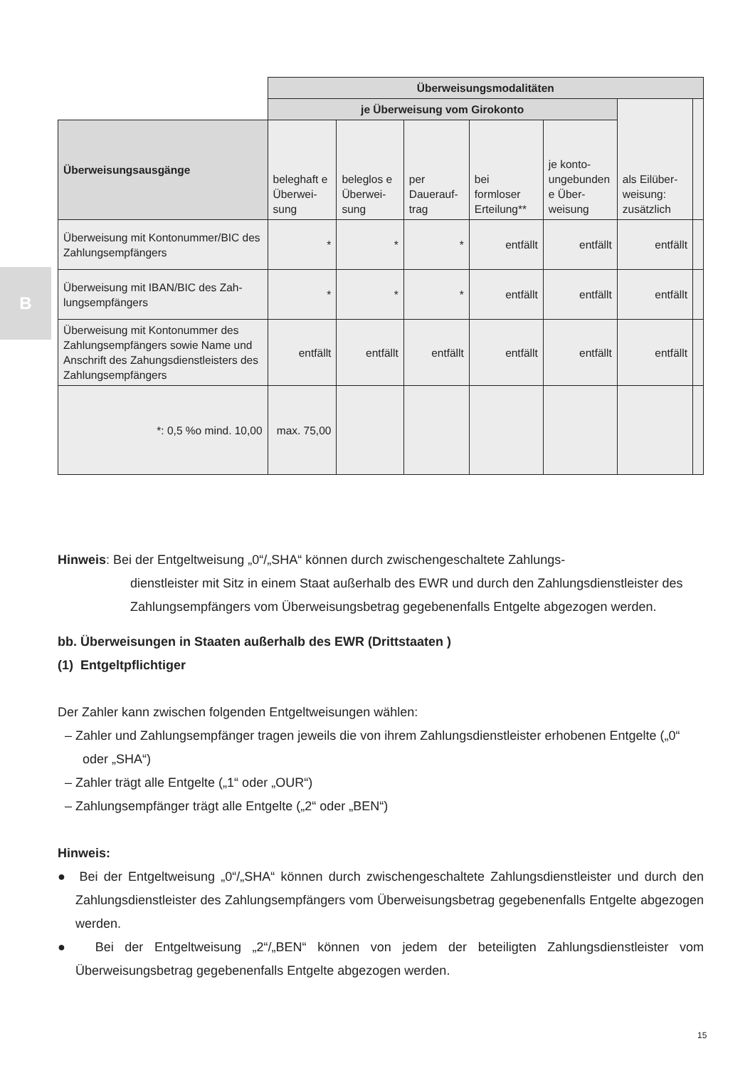B
| | Überweisungsmodalitäten | | | | | | |
| | je Überweisung vom Girokonto | | | | | als Eilüber­weisung: zusätzlich | |
| Überweisungs­ausgänge | beleghaft e Überwei­sung | beleglos e Überwei­sung | per Dauerauf­trag | bei formloser Erteilung** | je konto­unge­bunden e Über­weisung | | |
| Überweisung mit Kon­tonummer/BIC des Zahlungsempfängers | * | * | * | entfällt | entfällt | entfällt | |
| Überweisung mit IBAN/BIC des Zah­lungsempfängers | * | * | * | entfällt | entfällt | entfällt | |
| Überweisung mit Kontonummer des Zahlungsempfängers sowie Name und An­schrift des Zahungs­dienstleisters des Zahlungsempfängers | entfällt | entfällt | entfällt | entfällt | entfällt | entfällt | |
| *: 0,5 %o mind. 10,00 | max. 75,00 | | | | | | |
Hinweis: Bei der Entgeltweisung „0“/„SHA“ können durch zwischengeschaltete Zahlungs-
dienstleister mit Sitz in einem Staat außerhalb des EWR und durch den Zahlungs­dienstleister des Zahlungsempfängers vom Überweisungsbetrag gegebenenfalls Entgelte abgezogen werden.
bb. Überweisungen in Staaten außerhalb des EWR (Drittstaaten )
(1) Entgeltpflichtiger
Der Zahler kann zwischen folgenden Entgeltweisungen wählen:
– Zahler und Zahlungsempfänger tragen jeweils die von ihrem Zahlungsdienstleister erhobe­nen Entgelte („0“ oder „SHA“)
– Zahler trägt alle Entgelte („1“ oder „OUR“)
– Zahlungsempfänger trägt alle Entgelte („2“ oder „BEN“)
Hinweis:
● Bei der Entgeltweisung „0“/„SHA“ können durch zwischengeschaltete Zahlungsdienstleister und durch den Zahlungsdienstleister des Zahlungsempfängers vom Überweisungsbetrag ge­gebenenfalls Entgelte abgezogen werden.
● Bei der Entgeltweisung „2“/„BEN“ können von jedem der beteiligten Zahlungsdienstleister vom Überweisungsbetrag gegebenenfalls Entgelte abgezogen werden.
15